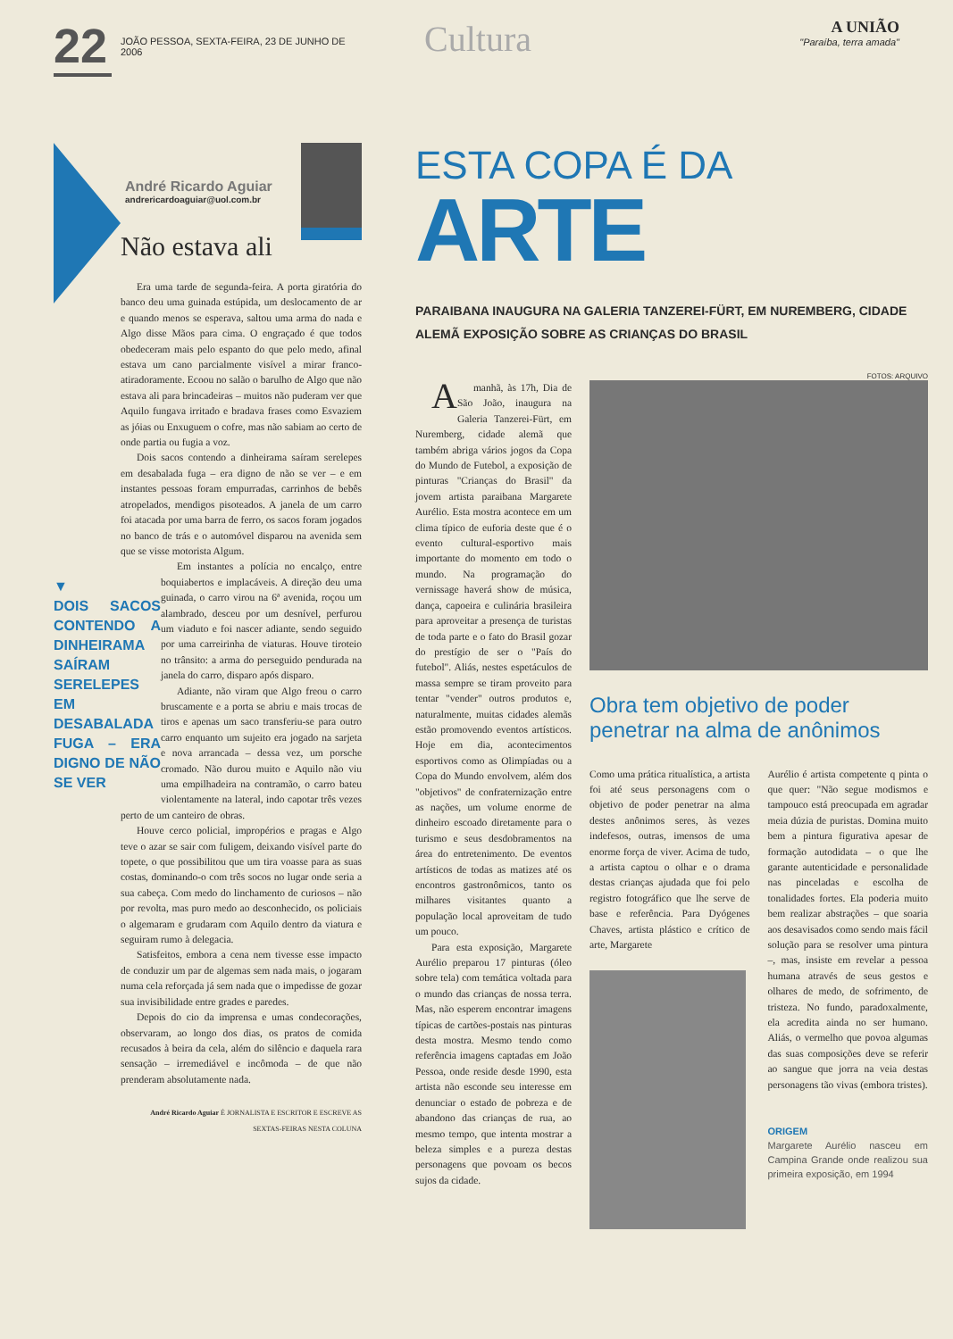22
JOÃO PESSOA, SEXTA-FEIRA, 23 DE JUNHO DE 2006
Cultura
A UNIÃO
"Paraíba, terra amada"
André Ricardo Aguiar
andrericardoaguiar@uol.com.br
Não estava ali
Era uma tarde de segunda-feira. A porta giratória do banco deu uma guinada estúpida, um deslocamento de ar e quando menos se esperava, saltou uma arma do nada e Algo disse Mãos para cima. O engraçado é que todos obedeceram mais pelo espanto do que pelo medo, afinal estava um cano parcialmente visível a mirar franco-atiradoramente. Ecoou no salão o barulho de Algo que não estava ali para brincadeiras – muitos não puderam ver que Aquilo fungava irritado e bradava frases como Esvaziem as jóias ou Enxuguem o cofre, mas não sabiam ao certo de onde partia ou fugia a voz.
Dois sacos contendo a dinheirama saíram serelepes em desabalada fuga – era digno de não se ver – e em instantes pessoas foram empurradas, carrinhos de bebês atropelados, mendigos pisoteados. A janela de um carro foi atacada por uma barra de ferro, os sacos foram jogados no banco de trás e o automóvel disparou na avenida sem que se visse motorista Algum.
▼
DOIS SACOS CONTENDO A DINHEIRAMA SAÍRAM SERELEPES EM DESABALADA FUGA – ERA DIGNO DE NÃO SE VER
Em instantes a polícia no encalço, entre boquiabertos e implacáveis. A direção deu uma guinada, o carro virou na 6ª avenida, roçou um alambrado, desceu por um desnível, perfurou um viaduto e foi nascer adiante, sendo seguido por uma carreirinha de viaturas. Houve tiroteio no trânsito: a arma do perseguido pendurada na janela do carro, disparo após disparo.
Adiante, não viram que Algo freou o carro bruscamente e a porta se abriu e mais trocas de tiros e apenas um saco transferiu-se para outro carro enquanto um sujeito era jogado na sarjeta e nova arrancada – dessa vez, um porsche cromado. Não durou muito e Aquilo não viu uma empilhadeira na contramão, o carro bateu violentamente na lateral, indo capotar três vezes perto de um canteiro de obras.
Houve cerco policial, impropérios e pragas e Algo teve o azar se sair com fuligem, deixando visível parte do topete, o que possibilitou que um tira voasse para as suas costas, dominando-o com três socos no lugar onde seria a sua cabeça. Com medo do linchamento de curiosos – não por revolta, mas puro medo ao desconhecido, os policiais o algemaram e grudaram com Aquilo dentro da viatura e seguiram rumo à delegacia.
Satisfeitos, embora a cena nem tivesse esse impacto de conduzir um par de algemas sem nada mais, o jogaram numa cela reforçada já sem nada que o impedisse de gozar sua invisibilidade entre grades e paredes.
Depois do cio da imprensa e umas condecorações, observaram, ao longo dos dias, os pratos de comida recusados à beira da cela, além do silêncio e daquela rara sensação – irremediável e incômoda – de que não prenderam absolutamente nada.
André Ricardo Aguiar É JORNALISTA E ESCRITOR E ESCREVE AS SEXTAS-FEIRAS NESTA COLUNA
ESTA COPA É DA
ARTE
PARAIBANA INAUGURA NA GALERIA TANZEREI-FÜRT, EM NUREMBERG, CIDADE ALEMÃ EXPOSIÇÃO SOBRE AS CRIANÇAS DO BRASIL
FOTOS: ARQUIVO
Amanhã, às 17h, Dia de São João, inaugura na Galeria Tanzerei-Fürt, em Nuremberg, cidade alemã que também abriga vários jogos da Copa do Mundo de Futebol, a exposição de pinturas "Crianças do Brasil" da jovem artista paraibana Margarete Aurélio. Esta mostra acontece em um clima típico de euforia deste que é o evento cultural-esportivo mais importante do momento em todo o mundo. Na programação do vernissage haverá show de música, dança, capoeira e culinária brasileira para aproveitar a presença de turistas de toda parte e o fato do Brasil gozar do prestígio de ser o "País do futebol". Aliás, nestes espetáculos de massa sempre se tiram proveito para tentar "vender" outros produtos e, naturalmente, muitas cidades alemãs estão promovendo eventos artísticos. Hoje em dia, acontecimentos esportivos como as Olimpíadas ou a Copa do Mundo envolvem, além dos "objetivos" de confraternização entre as nações, um volume enorme de dinheiro escoado diretamente para o turismo e seus desdobramentos na área do entretenimento. De eventos artísticos de todas as matizes até os encontros gastronômicos, tanto os milhares visitantes quanto a população local aproveitam de tudo um pouco.
Para esta exposição, Margarete Aurélio preparou 17 pinturas (óleo sobre tela) com temática voltada para o mundo das crianças de nossa terra. Mas, não esperem encontrar imagens típicas de cartões-postais nas pinturas desta mostra. Mesmo tendo como referência imagens captadas em João Pessoa, onde reside desde 1990, esta artista não esconde seu interesse em denunciar o estado de pobreza e de abandono das crianças de rua, ao mesmo tempo, que intenta mostrar a beleza simples e a pureza destas personagens que povoam os becos sujos da cidade.
Obra tem objetivo de poder penetrar na alma de anônimos
Como uma prática ritualística, a artista foi até seus personagens com o objetivo de poder penetrar na alma destes anônimos seres, às vezes indefesos, outras, imensos de uma enorme força de viver. Acima de tudo, a artista captou o olhar e o drama destas crianças ajudada que foi pelo registro fotográfico que lhe serve de base e referência. Para Dyógenes Chaves, artista plástico e crítico de arte, Margarete
Aurélio é artista competente q pinta o que quer: "Não segue modismos e tampouco está preocupada em agradar meia dúzia de puristas. Domina muito bem a pintura figurativa apesar de formação autodidata – o que lhe garante autenticidade e personalidade nas pinceladas e escolha de tonalidades fortes. Ela poderia muito bem realizar abstrações – que soaria aos desavisados como sendo mais fácil solução para se resolver uma pintura –, mas, insiste em revelar a pessoa humana através de seus gestos e olhares de medo, de sofrimento, de tristeza. No fundo, paradoxalmente, ela acredita ainda no ser humano. Aliás, o vermelho que povoa algumas das suas composições deve se referir ao sangue que jorra na veia destas personagens tão vivas (embora tristes).
ORIGEM
Margarete Aurélio nasceu em Campina Grande onde realizou sua primeira exposição, em 1994